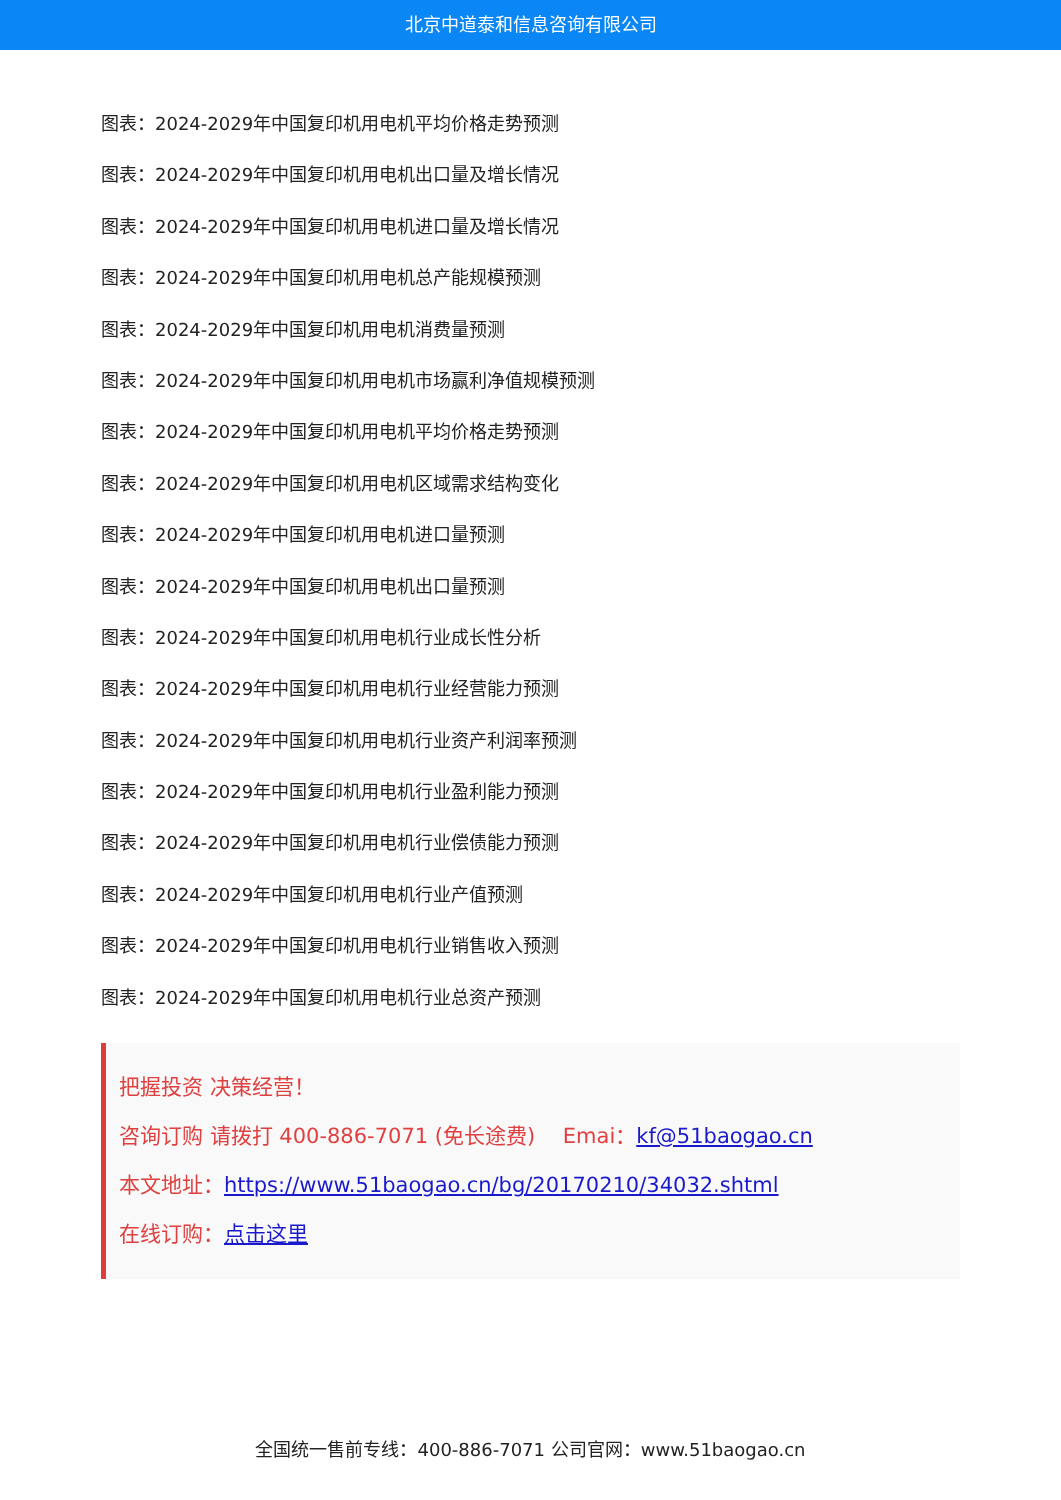北京中道泰和信息咨询有限公司
图表：2024-2029年中国复印机用电机平均价格走势预测
图表：2024-2029年中国复印机用电机出口量及增长情况
图表：2024-2029年中国复印机用电机进口量及增长情况
图表：2024-2029年中国复印机用电机总产能规模预测
图表：2024-2029年中国复印机用电机消费量预测
图表：2024-2029年中国复印机用电机市场赢利净值规模预测
图表：2024-2029年中国复印机用电机平均价格走势预测
图表：2024-2029年中国复印机用电机区域需求结构变化
图表：2024-2029年中国复印机用电机进口量预测
图表：2024-2029年中国复印机用电机出口量预测
图表：2024-2029年中国复印机用电机行业成长性分析
图表：2024-2029年中国复印机用电机行业经营能力预测
图表：2024-2029年中国复印机用电机行业资产利润率预测
图表：2024-2029年中国复印机用电机行业盈利能力预测
图表：2024-2029年中国复印机用电机行业偿债能力预测
图表：2024-2029年中国复印机用电机行业产值预测
图表：2024-2029年中国复印机用电机行业销售收入预测
图表：2024-2029年中国复印机用电机行业总资产预测
把握投资 决策经营！
咨询订购 请拨打 400-886-7071 (免长途费)　 Emai：kf@51baogao.cn
本文地址：https://www.51baogao.cn/bg/20170210/34032.shtml
在线订购：点击这里
全国统一售前专线：400-886-7071 公司官网：www.51baogao.cn